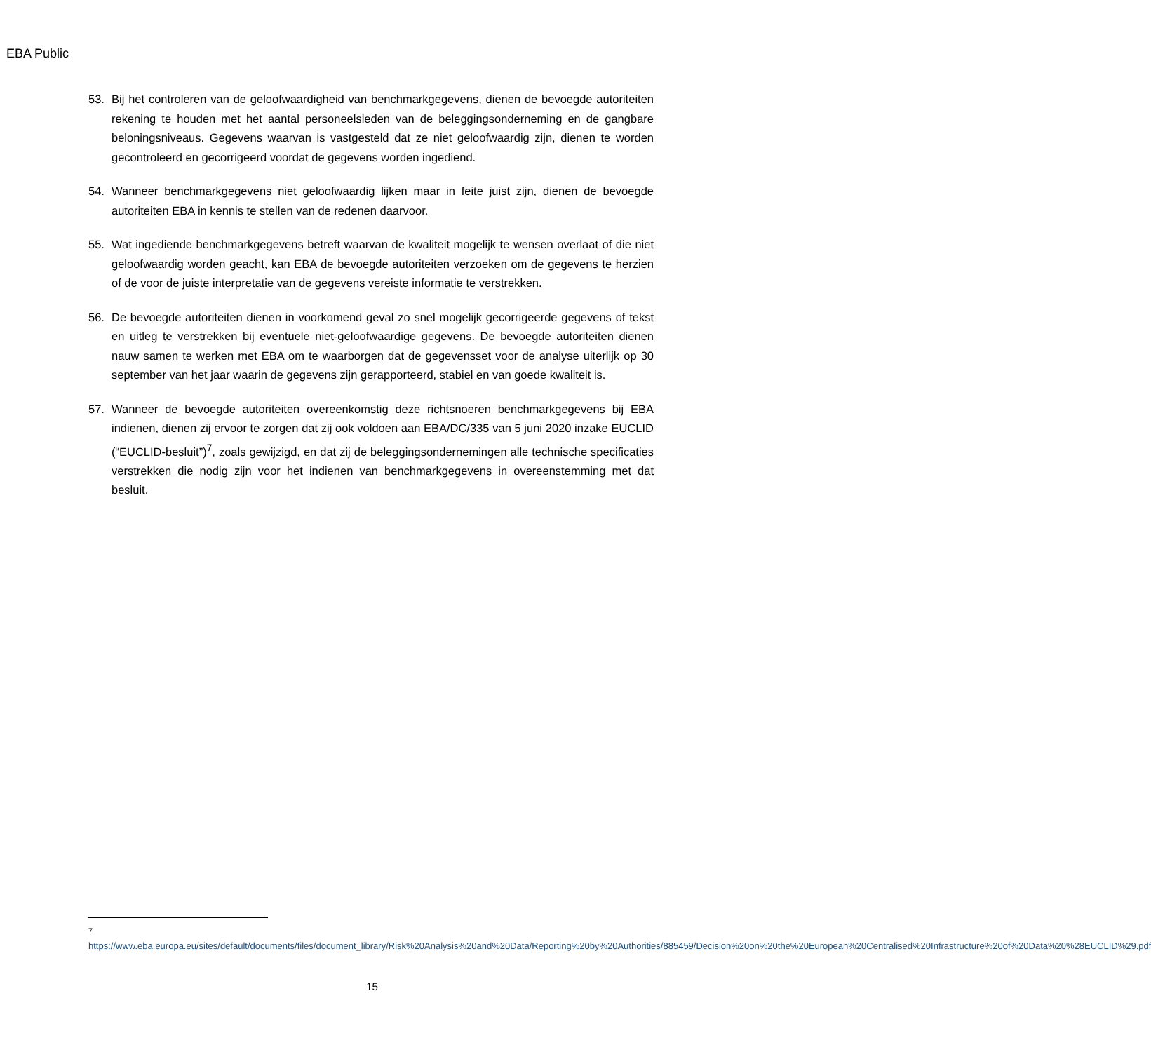EBA Public
53. Bij het controleren van de geloofwaardigheid van benchmarkgegevens, dienen de bevoegde autoriteiten rekening te houden met het aantal personeelsleden van de beleggingsonderneming en de gangbare beloningsniveaus. Gegevens waarvan is vastgesteld dat ze niet geloofwaardig zijn, dienen te worden gecontroleerd en gecorrigeerd voordat de gegevens worden ingediend.
54. Wanneer benchmarkgegevens niet geloofwaardig lijken maar in feite juist zijn, dienen de bevoegde autoriteiten EBA in kennis te stellen van de redenen daarvoor.
55. Wat ingediende benchmarkgegevens betreft waarvan de kwaliteit mogelijk te wensen overlaat of die niet geloofwaardig worden geacht, kan EBA de bevoegde autoriteiten verzoeken om de gegevens te herzien of de voor de juiste interpretatie van de gegevens vereiste informatie te verstrekken.
56. De bevoegde autoriteiten dienen in voorkomend geval zo snel mogelijk gecorrigeerde gegevens of tekst en uitleg te verstrekken bij eventuele niet-geloofwaardige gegevens. De bevoegde autoriteiten dienen nauw samen te werken met EBA om te waarborgen dat de gegevensset voor de analyse uiterlijk op 30 september van het jaar waarin de gegevens zijn gerapporteerd, stabiel en van goede kwaliteit is.
57. Wanneer de bevoegde autoriteiten overeenkomstig deze richtsnoeren benchmarkgegevens bij EBA indienen, dienen zij ervoor te zorgen dat zij ook voldoen aan EBA/DC/335 van 5 juni 2020 inzake EUCLID (“EUCLID-besluit”)<sup>7</sup>, zoals gewijzigd, en dat zij de beleggingsondernemingen alle technische specificaties verstrekken die nodig zijn voor het indienen van benchmarkgegevens in overeenstemming met dat besluit.
<sup>7</sup> https://www.eba.europa.eu/sites/default/documents/files/document_library/Risk%20Analysis%20and%20Data/Reporting%20by%20Authorities/885459/Decision%20on%20the%20European%20Centralised%20Infrastructure%20of%20Data%20%28EUCLID%29.pdf
15